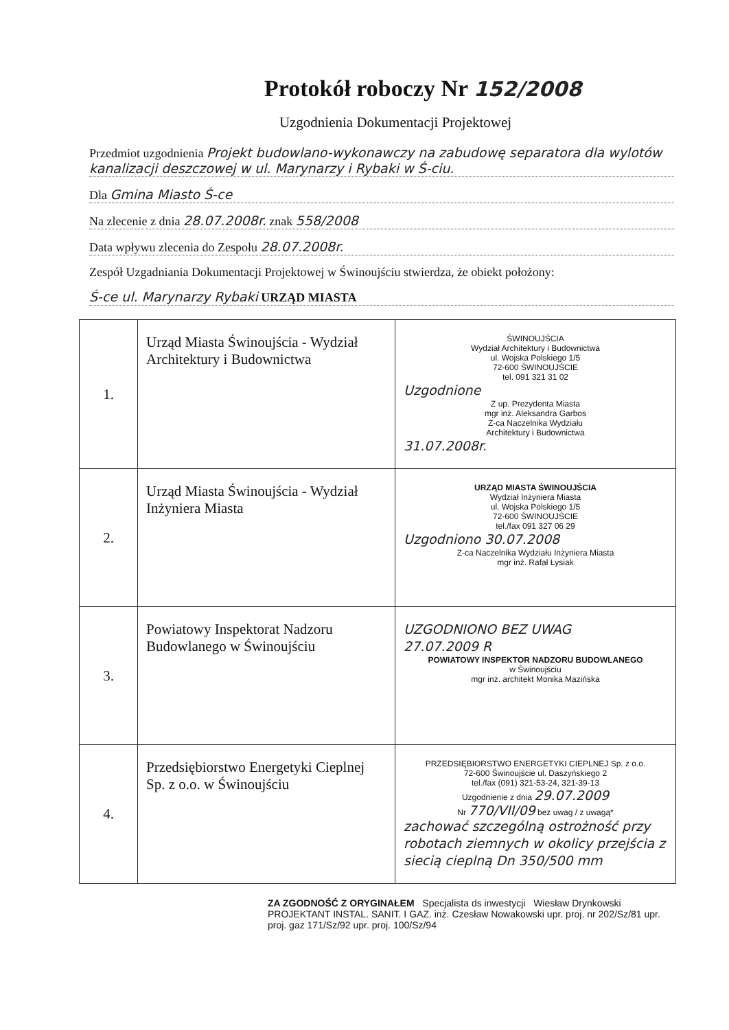Protokół roboczy Nr 152/2008
Uzgodnienia Dokumentacji Projektowej
Przedmiot uzgodnienia Projekt budowlano-wykonawczy na zabudowę separatora dla wylotów kanalizacji deszczowej w ul. Marynarzy i Rybaki w Ś-ciu.
Dla Gmina Miasto Ś-ce
Na zlecenie z dnia 28.07.2008r. znak 558/2008
Data wpływu zlecenia do Zespołu 28.07.2008r.
Zespół Uzgadniania Dokumentacji Projektowej w Świnoujściu stwierdza, że obiekt położony:
Ś-ce ul. Marynarzy Rybaki URZĄD MIASTA
| 1. | Urząd Miasta Świnoujścia - Wydział Architektury i Budownictwa | ŚWINOUJŚCIA Wydział Architektury i Budownictwa ul. Wojska Polskiego 1/5 72-600 ŚWINOUJŚCIE tel. 091 321 31 02 Uzgodnione Z up. Prezydenta Miasta mgr inż. Aleksandra Garbos Z-ca Naczelnika Wydziału Architektury i Budownictwa 31.07.2008r. |
| 2. | Urząd Miasta Świnoujścia - Wydział Inżyniera Miasta | URZĄD MIASTA ŚWINOUJŚCIA Wydział Inżyniera Miasta ul. Wojska Polskiego 1/5 72-600 ŚWINOUJŚCIE tel./fax 091 327 06 29 Uzgodniono 30.07.2008 Z-ca Naczelnika Wydziału Inżyniera Miasta mgr inż. Rafał Łysiak |
| 3. | Powiatowy Inspektorat Nadzoru Budowlanego w Świnoujściu | UZGODNIONO BEZ UWAG 27.07.2009 R POWIATOWY INSPEKTOR NADZORU BUDOWLANEGO w Świnoujściu mgr inż. architekt Monika Mazińska |
| 4. | Przedsiębiorstwo Energetyki Cieplnej Sp. z o.o. w Świnoujściu | PRZEDSIĘBIORSTWO ENERGETYKI CIEPLNEJ Sp. z o.o. 72-600 Świnoujście ul. Daszyńskiego 2 tel./fax (091) 321-53-24, 321-39-13 Uzgodnienie z dnia 29.07.2009 Nr 770/VII/09 bez uwag / z uwagą* zachować szczególną ostrożność przy robotach ziemnych w okolicy przejścia z siecią cieplną Dn 350/500 mm |
ZA ZGODNOŚĆ Z ORYGINAŁEM Specjalista ds inwestycji Wiesław Drynkowski
PROJEKTANT INSTAL. SANIT. I GAZ. inż. Czesław Nowakowski upr. proj. nr 202/Sz/81 upr. proj. gaz 171/Sz/92 upr. proj. 100/Sz/94